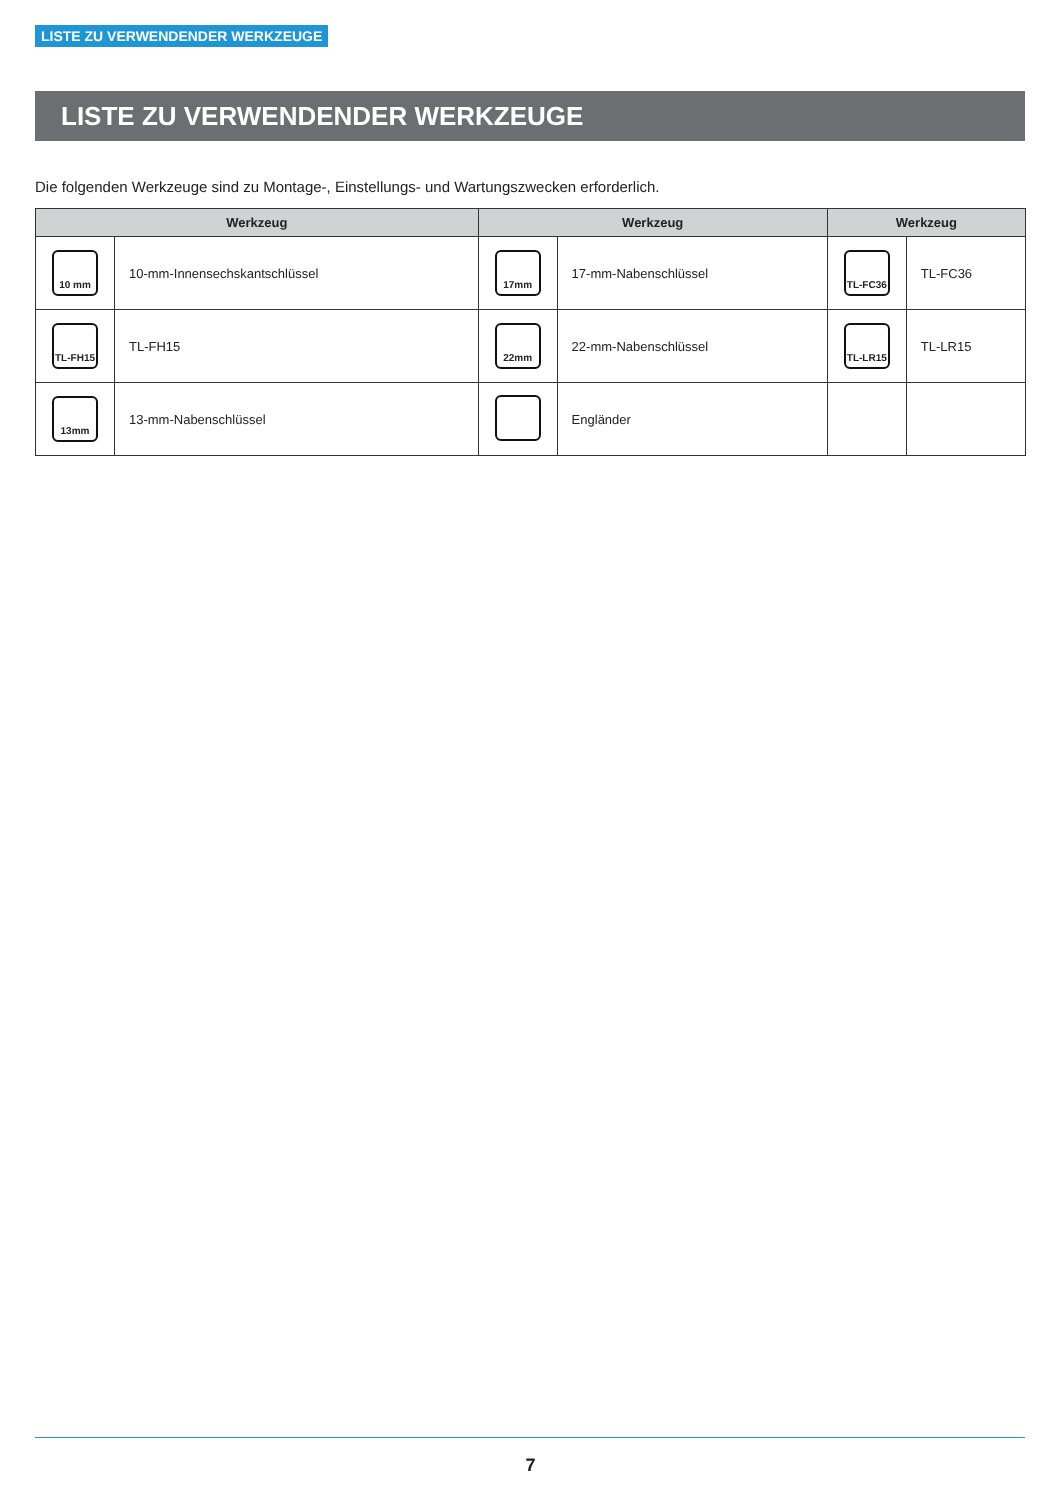LISTE ZU VERWENDENDER WERKZEUGE
LISTE ZU VERWENDENDER WERKZEUGE
Die folgenden Werkzeuge sind zu Montage-, Einstellungs- und Wartungszwecken erforderlich.
| Werkzeug | | Werkzeug | | Werkzeug | |
| --- | --- | --- | --- | --- | --- |
| 10 mm | 10-mm-Innensechskantschlüssel | 17mm | 17-mm-Nabenschlüssel | TL-FC36 | TL-FC36 |
| TL-FH15 | TL-FH15 | 22mm | 22-mm-Nabenschlüssel | TL-LR15 | TL-LR15 |
| 13mm | 13-mm-Nabenschlüssel | | Engländer | | |
7